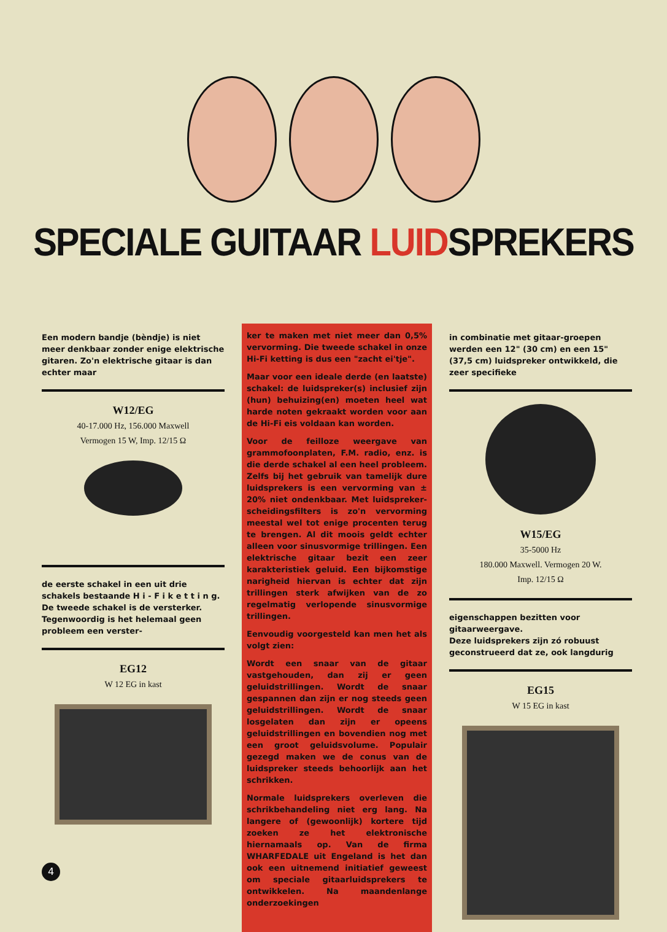SPECIALE GUITAAR LUIDSPREKERS
Een modern bandje (bèndje) is niet meer denkbaar zonder enige elektrische gitaren. Zo'n elektrische gitaar is dan echter maar
W12/EG
40-17.000 Hz, 156.000 Maxwell
Vermogen 15 W, Imp. 12/15 Ω
de eerste schakel in een uit drie schakels bestaande H i - F i k e t t i n g. De tweede schakel is de versterker. Tegenwoordig is het helemaal geen probleem een verster-
EG12
W 12 EG in kast
ker te maken met niet meer dan 0,5% vervorming. Die tweede schakel in onze Hi-Fi ketting is dus een "zacht ei'tje".
Maar voor een ideale derde (en laatste) schakel: de luidspreker(s) inclusief zijn (hun) behuizing(en) moeten heel wat harde noten gekraakt worden voor aan de Hi-Fi eis voldaan kan worden.
Voor de feilloze weergave van grammofoonplaten, F.M. radio, enz. is die derde schakel al een heel probleem. Zelfs bij het gebruik van tamelijk dure luidsprekers is een vervorming van ± 20% niet ondenkbaar. Met luidspreker-scheidingsfilters is zo'n vervorming meestal wel tot enige procenten terug te brengen. Al dit moois geldt echter alleen voor sinusvormige trillingen. Een elektrische gitaar bezit een zeer karakteristiek geluid. Een bijkomstige narigheid hiervan is echter dat zijn trillingen sterk afwijken van de zo regelmatig verlopende sinusvormige trillingen.
Eenvoudig voorgesteld kan men het als volgt zien:
Wordt een snaar van de gitaar vastgehouden, dan zij er geen geluidstrillingen. Wordt de snaar gespannen dan zijn er nog steeds geen geluidstrillingen. Wordt de snaar losgelaten dan zijn er opeens geluidstrillingen en bovendien nog met een groot geluidsvolume. Populair gezegd maken we de conus van de luidspreker steeds behoorlijk aan het schrikken.
Normale luidsprekers overleven die schrikbehandeling niet erg lang. Na langere of (gewoonlijk) kortere tijd zoeken ze het elektronische hiernamaals op. Van de firma WHARFEDALE uit Engeland is het dan ook een uitnemend initiatief geweest om speciale gitaarluidsprekers te ontwikkelen. Na maandenlange onderzoekingen
in combinatie met gitaar-groepen werden een 12" (30 cm) en een 15" (37,5 cm) luidspreker ontwikkeld, die zeer specifieke
W15/EG
35-5000 Hz
180.000 Maxwell. Vermogen 20 W.
Imp. 12/15 Ω
eigenschappen bezitten voor gitaarweergave.
Deze luidsprekers zijn zó robuust geconstrueerd dat ze, ook langdurig
EG15
W 15 EG in kast
4